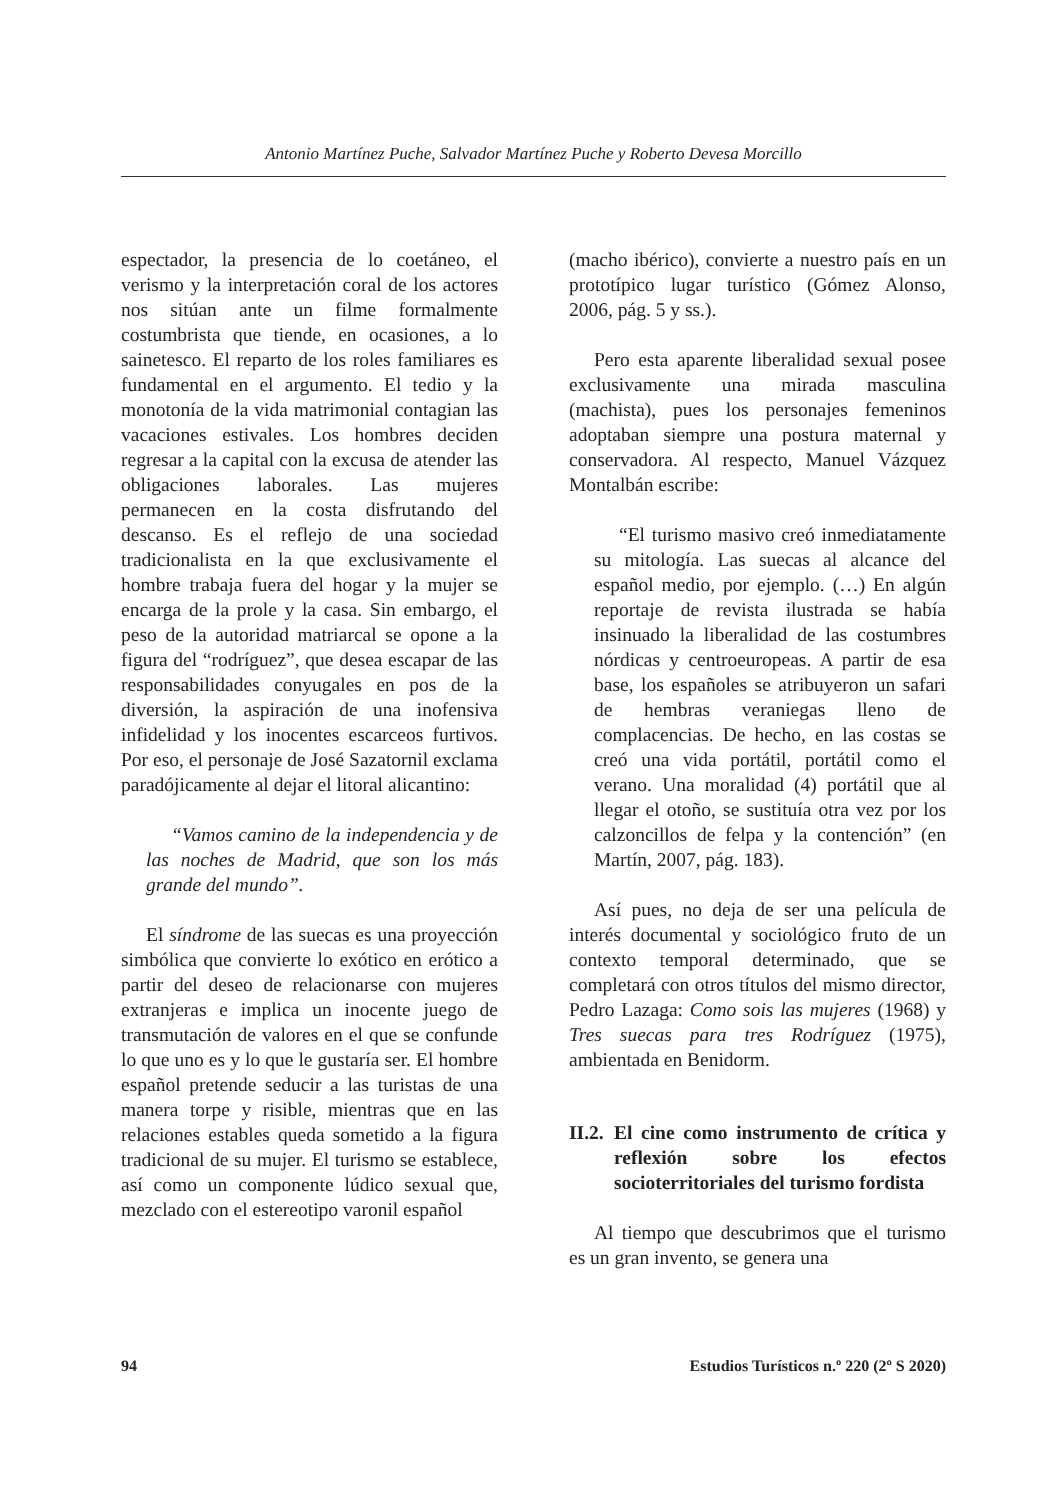Antonio Martínez Puche, Salvador Martínez Puche y Roberto Devesa Morcillo
espectador, la presencia de lo coetáneo, el verismo y la interpretación coral de los actores nos sitúan ante un filme formalmente costumbrista que tiende, en ocasiones, a lo sainetesco. El reparto de los roles familiares es fundamental en el argumento. El tedio y la monotonía de la vida matrimonial contagian las vacaciones estivales. Los hombres deciden regresar a la capital con la excusa de atender las obligaciones laborales. Las mujeres permanecen en la costa disfrutando del descanso. Es el reflejo de una sociedad tradicionalista en la que exclusivamente el hombre trabaja fuera del hogar y la mujer se encarga de la prole y la casa. Sin embargo, el peso de la autoridad matriarcal se opone a la figura del “rodríguez”, que desea escapar de las responsabilidades conyugales en pos de la diversión, la aspiración de una inofensiva infidelidad y los inocentes escarceos furtivos. Por eso, el personaje de José Sazatornil exclama paradójicamente al dejar el litoral alicantino:
“Vamos camino de la independencia y de las noches de Madrid, que son los más grande del mundo”.
El síndrome de las suecas es una proyección simbólica que convierte lo exótico en erótico a partir del deseo de relacionarse con mujeres extranjeras e implica un inocente juego de transmutación de valores en el que se confunde lo que uno es y lo que le gustaría ser. El hombre español pretende seducir a las turistas de una manera torpe y risible, mientras que en las relaciones estables queda sometido a la figura tradicional de su mujer. El turismo se establece, así como un componente lúdico sexual que, mezclado con el estereotipo varonil español
(macho ibérico), convierte a nuestro país en un prototípico lugar turístico (Gómez Alonso, 2006, pág. 5 y ss.).
Pero esta aparente liberalidad sexual posee exclusivamente una mirada masculina (machista), pues los personajes femeninos adoptaban siempre una postura maternal y conservadora. Al respecto, Manuel Vázquez Montalbán escribe:
“El turismo masivo creó inmediatamente su mitología. Las suecas al alcance del español medio, por ejemplo. (…) En algún reportaje de revista ilustrada se había insinuado la liberalidad de las costumbres nórdicas y centroeuropeas. A partir de esa base, los españoles se atribuyeron un safari de hembras veraniegas lleno de complacencias. De hecho, en las costas se creó una vida portátil, portátil como el verano. Una moralidad (4) portátil que al llegar el otoño, se sustituía otra vez por los calzoncillos de felpa y la contención” (en Martín, 2007, pág. 183).
Así pues, no deja de ser una película de interés documental y sociológico fruto de un contexto temporal determinado, que se completará con otros títulos del mismo director, Pedro Lazaga: Como sois las mujeres (1968) y Tres suecas para tres Rodríguez (1975), ambientada en Benidorm.
II.2. El cine como instrumento de crítica y reflexión sobre los efectos socioterritoriales del turismo fordista
Al tiempo que descubrimos que el turismo es un gran invento, se genera una
94 Estudios Turísticos n.º 220 (2º S 2020)